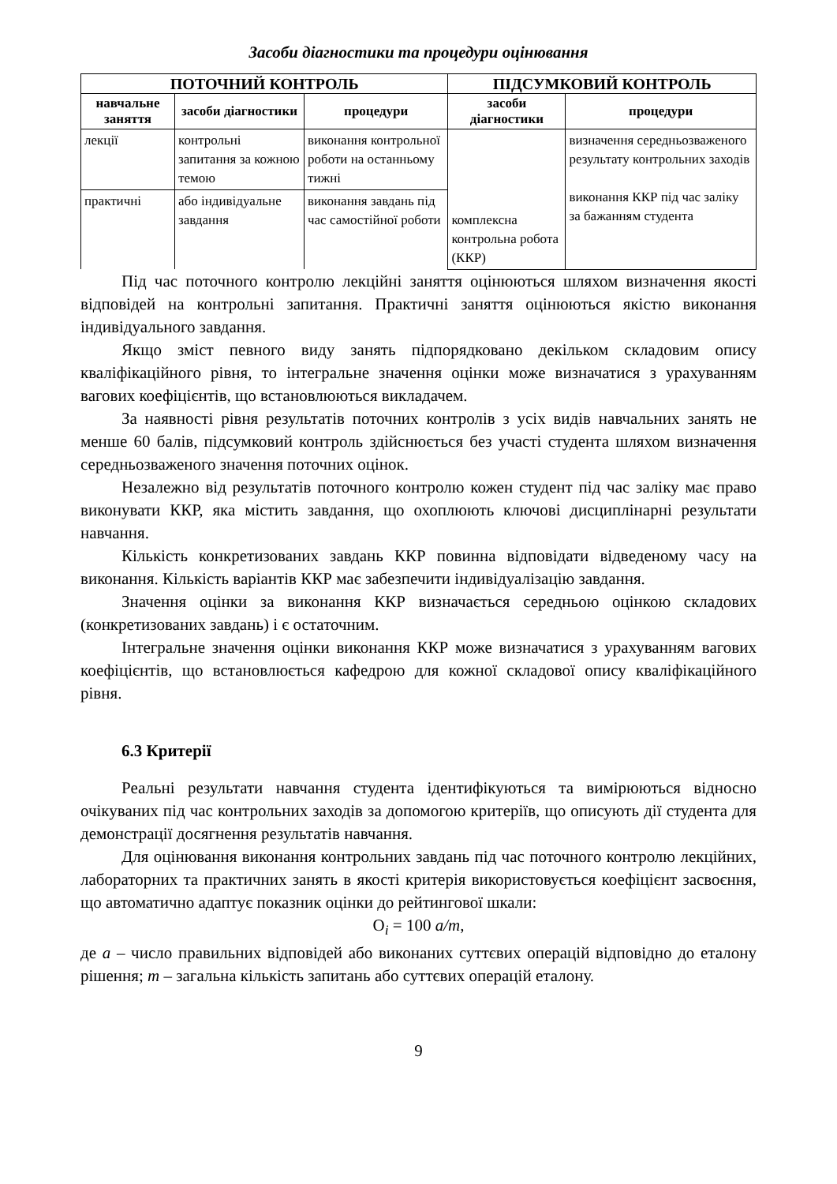Засоби діагностики та процедури оцінювання
| ПОТОЧНИЙ КОНТРОЛЬ | | | ПІДСУМКОВИЙ КОНТРОЛЬ | |
| --- | --- | --- | --- | --- |
| навчальне заняття | засоби діагностики | процедури | засоби діагностики | процедури |
| лекції | контрольні запитання за кожною темою | виконання контрольної роботи на останньому тижні | комплексна контрольна робота (ККР) | визначення середньозваженого результату контрольних заходів виконання ККР під час заліку за бажанням студента |
| практичні | або індивідуальне завдання | виконання завдань під час самостійної роботи | | |
Під час поточного контролю лекційні заняття оцінюються шляхом визначення якості відповідей на контрольні запитання. Практичні заняття оцінюються якістю виконання індивідуального завдання.
Якщо зміст певного виду занять підпорядковано декільком складовим опису кваліфікаційного рівня, то інтегральне значення оцінки може визначатися з урахуванням вагових коефіцієнтів, що встановлюються викладачем.
За наявності рівня результатів поточних контролів з усіх видів навчальних занять не менше 60 балів, підсумковий контроль здійснюється без участі студента шляхом визначення середньозваженого значення поточних оцінок.
Незалежно від результатів поточного контролю кожен студент під час заліку має право виконувати ККР, яка містить завдання, що охоплюють ключові дисциплінарні результати навчання.
Кількість конкретизованих завдань ККР повинна відповідати відведеному часу на виконання. Кількість варіантів ККР має забезпечити індивідуалізацію завдання.
Значення оцінки за виконання ККР визначається середньою оцінкою складових (конкретизованих завдань) і є остаточним.
Інтегральне значення оцінки виконання ККР може визначатися з урахуванням вагових коефіцієнтів, що встановлюється кафедрою для кожної складової опису кваліфікаційного рівня.
6.3 Критерії
Реальні результати навчання студента ідентифікуються та вимірюються відносно очікуваних під час контрольних заходів за допомогою критеріїв, що описують дії студента для демонстрації досягнення результатів навчання.
Для оцінювання виконання контрольних завдань під час поточного контролю лекційних, лабораторних та практичних занять в якості критерія використовується коефіцієнт засвоєння, що автоматично адаптує показник оцінки до рейтингової шкали:
O<sub>i</sub> = 100 a/m,
де a – число правильних відповідей або виконаних суттєвих операцій відповідно до еталону рішення; m – загальна кількість запитань або суттєвих операцій еталону.
9